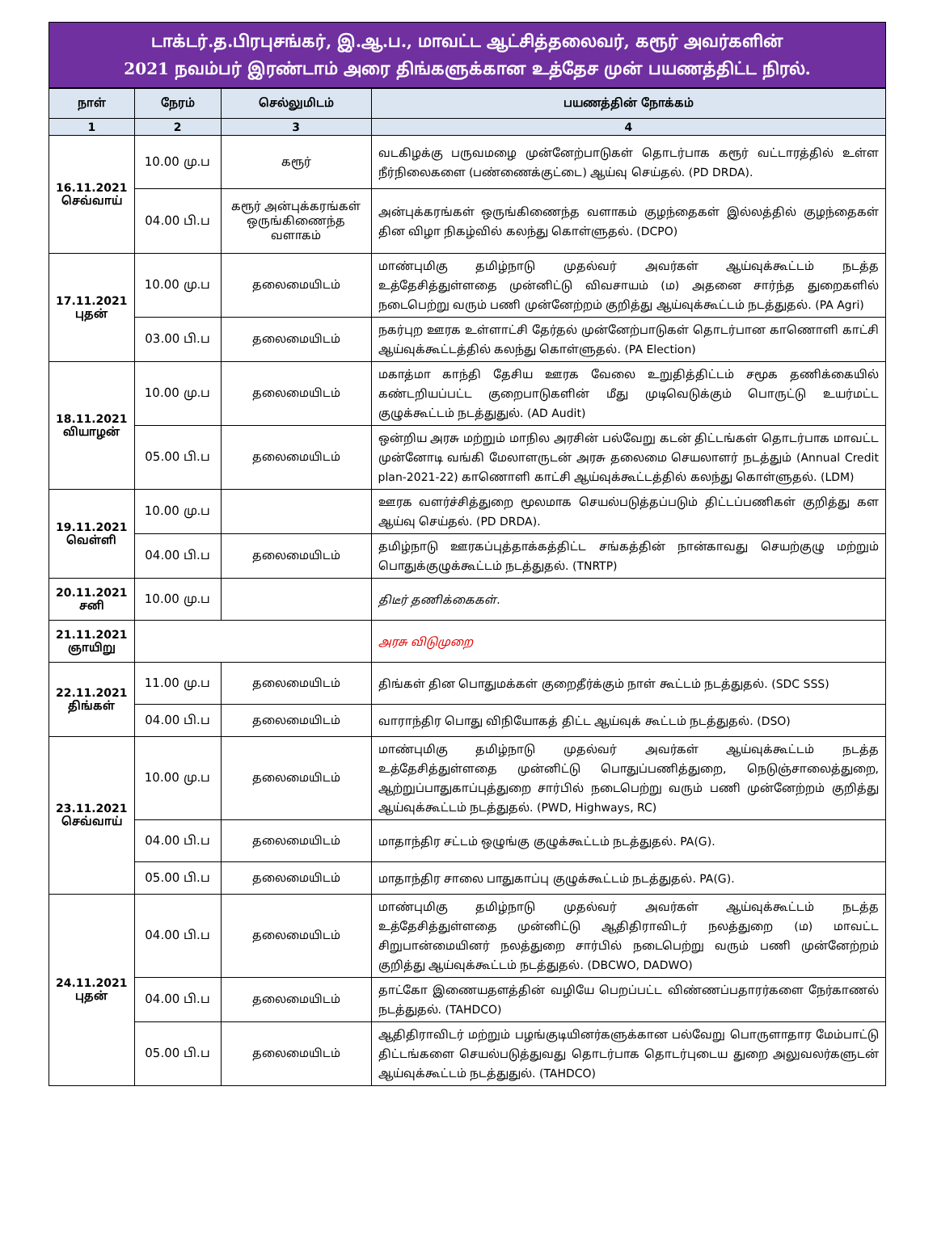டாக்டர்.த.பிரபுசங்கர், இ.ஆ.ப., மாவட்ட ஆட்சித்தலைவர், கரூர் அவர்களின்
2021 நவம்பர் இரண்டாம் அரை திங்களுக்கான உத்தேச முன் பயணத்திட்ட நிரல்.
| நாள் | நேரம் | செல்லுமிடம் | பயணத்தின் நோக்கம் |
| --- | --- | --- | --- |
| 1 | 2 | 3 | 4 |
| 16.11.2021 செவ்வாய் | 10.00 மு.ப | கரூர் | வடகிழக்கு பருவமழை முன்னேற்பாடுகள் தொடர்பாக கரூர் வட்டாரத்தில் உள்ள நீர்நிலைகளை (பண்ணைக்குட்டை) ஆய்வு செய்தல். (PD DRDA). |
| | 04.00 பி.ப | கரூர் அன்புக்கரங்கள் ஒருங்கிணைந்த வளாகம் | அன்புக்கரங்கள் ஒருங்கிணைந்த வளாகம் குழந்தைகள் இல்லத்தில் குழந்தைகள் தின விழா நிகழ்வில் கலந்து கொள்ளுதல். (DCPO) |
| 17.11.2021 புதன் | 10.00 மு.ப | தலைமையிடம் | மாண்புமிகு தமிழ்நாடு முதல்வர் அவர்கள் ஆய்வுக்கூட்டம் நடத்த உத்தேசித்துள்ளதை முன்னிட்டு விவசாயம் (ம) அதனை சார்ந்த துறைகளில் நடைபெற்று வரும் பணி முன்னேற்றம் குறித்து ஆய்வுக்கூட்டம் நடத்துதல். (PA Agri) |
| | 03.00 பி.ப | தலைமையிடம் | நகர்புற ஊரக உள்ளாட்சி தேர்தல் முன்னேற்பாடுகள் தொடர்பான காணொளி காட்சி ஆய்வுக்கூட்டத்தில் கலந்து கொள்ளுதல். (PA Election) |
| 18.11.2021 வியாழன் | 10.00 மு.ப | தலைமையிடம் | மகாத்மா காந்தி தேசிய ஊரக வேலை உறுதித்திட்டம் சமூக தணிக்கையில் கண்டறியப்பட்ட குறைபாடுகளின் மீது முடிவெடுக்கும் பொருட்டு உயர்மட்ட குழுக்கூட்டம் நடத்துதுல். (AD Audit) |
| | 05.00 பி.ப | தலைமையிடம் | ஒன்றிய அரசு மற்றும் மாநில அரசின் பல்வேறு கடன் திட்டங்கள் தொடர்பாக மாவட்ட முன்னோடி வங்கி மேலாளருடன் அரசு தலைமை செயலாளர் நடத்தும் (Annual Credit plan-2021-22) காணொளி காட்சி ஆய்வுக்கூட்டத்தில் கலந்து கொள்ளுதல். (LDM) |
| 19.11.2021 வெள்ளி | 10.00 மு.ப | | ஊரக வளர்ச்சித்துறை மூலமாக செயல்படுத்தப்படும் திட்டப்பணிகள் குறித்து கள ஆய்வு செய்தல். (PD DRDA). |
| | 04.00 பி.ப | தலைமையிடம் | தமிழ்நாடு ஊரகப்புத்தாக்கத்திட்ட சங்கத்தின் நான்காவது செயற்குழு மற்றும் பொதுக்குழுக்கூட்டம் நடத்துதல். (TNRTP) |
| 20.11.2021 சனி | 10.00 மு.ப | | திடீர் தணிக்கைகள். |
| 21.11.2021 ஞாயிறு | | | அரசு விடுமுறை |
| 22.11.2021 திங்கள் | 11.00 மு.ப | தலைமையிடம் | திங்கள் தின பொதுமக்கள் குறைதீர்க்கும் நாள் கூட்டம் நடத்துதல். (SDC SSS) |
| | 04.00 பி.ப | தலைமையிடம் | வாராந்திர பொது விநியோகத் திட்ட ஆய்வுக் கூட்டம் நடத்துதல். (DSO) |
| 23.11.2021 செவ்வாய் | 10.00 மு.ப | தலைமையிடம் | மாண்புமிகு தமிழ்நாடு முதல்வர் அவர்கள் ஆய்வுக்கூட்டம் நடத்த உத்தேசித்துள்ளதை முன்னிட்டு பொதுப்பணித்துறை, நெடுஞ்சாலைத்துறை, ஆற்றுப்பாதுகாப்புத்துறை சார்பில் நடைபெற்று வரும் பணி முன்னேற்றம் குறித்து ஆய்வுக்கூட்டம் நடத்துதல். (PWD, Highways, RC) |
| | 04.00 பி.ப | தலைமையிடம் | மாதாந்திர சட்டம் ஒழுங்கு குழுக்கூட்டம் நடத்துதல். PA(G). |
| | 05.00 பி.ப | தலைமையிடம் | மாதாந்திர சாலை பாதுகாப்பு குழுக்கூட்டம் நடத்துதல். PA(G). |
| 24.11.2021 புதன் | 04.00 பி.ப | தலைமையிடம் | மாண்புமிகு தமிழ்நாடு முதல்வர் அவர்கள் ஆய்வுக்கூட்டம் நடத்த உத்தேசித்துள்ளதை முன்னிட்டு ஆதிதிராவிடர் நலத்துறை (ம) மாவட்ட சிறுபான்மையினர் நலத்துறை சார்பில் நடைபெற்று வரும் பணி முன்னேற்றம் குறித்து ஆய்வுக்கூட்டம் நடத்துதல். (DBCWO, DADWO) |
| | 04.00 பி.ப | தலைமையிடம் | தாட்கோ இணையதளத்தின் வழியே பெறப்பட்ட விண்ணப்பதாரர்களை நேர்காணல் நடத்துதல். (TAHDCO) |
| | 05.00 பி.ப | தலைமையிடம் | ஆதிதிராவிடர் மற்றும் பழங்குடியினர்களுக்கான பல்வேறு பொருளாதார மேம்பாட்டு திட்டங்களை செயல்படுத்துவது தொடர்பாக தொடர்புடைய துறை அலுவலர்களுடன் ஆய்வுக்கூட்டம் நடத்துதுல். (TAHDCO) |